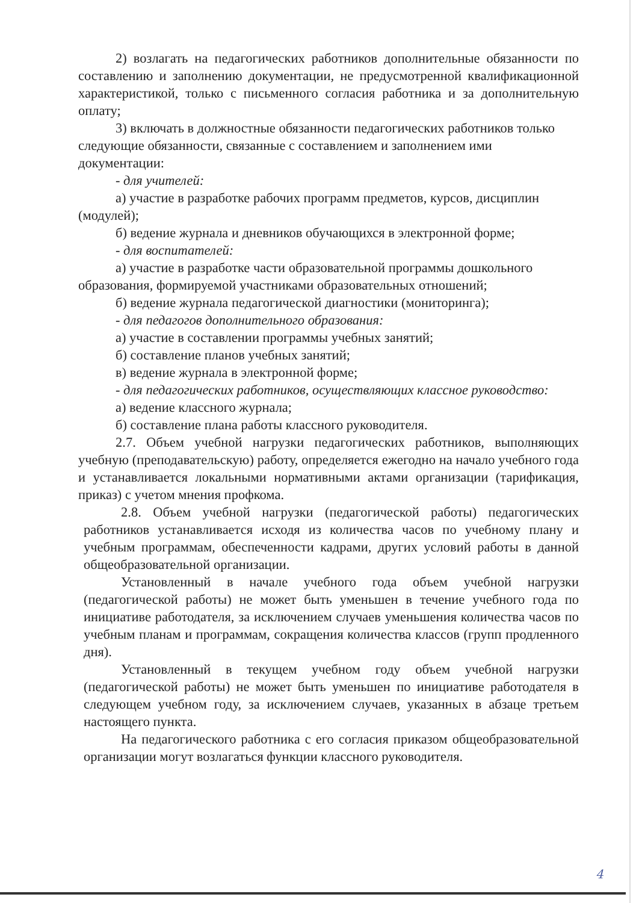2) возлагать на педагогических работников дополнительные обязанности по составлению и заполнению документации, не предусмотренной квалификационной характеристикой, только с письменного согласия работника и за дополнительную оплату;
3) включать в должностные обязанности педагогических работников только следующие обязанности, связанные с составлением и заполнением ими документации:
- для учителей:
а) участие в разработке рабочих программ предметов, курсов, дисциплин (модулей);
б) ведение журнала и дневников обучающихся в электронной форме;
- для воспитателей:
а) участие в разработке части образовательной программы дошкольного образования, формируемой участниками образовательных отношений;
б) ведение журнала педагогической диагностики (мониторинга);
- для педагогов дополнительного образования:
а) участие в составлении программы учебных занятий;
б) составление планов учебных занятий;
в) ведение журнала в электронной форме;
- для педагогических работников, осуществляющих классное руководство:
а) ведение классного журнала;
б) составление плана работы классного руководителя.
2.7. Объем учебной нагрузки педагогических работников, выполняющих учебную (преподавательскую) работу, определяется ежегодно на начало учебного года и устанавливается локальными нормативными актами организации (тарификация, приказ) с учетом мнения профкома.
2.8. Объем учебной нагрузки (педагогической работы) педагогических работников устанавливается исходя из количества часов по учебному плану и учебным программам, обеспеченности кадрами, других условий работы в данной общеобразовательной организации.
Установленный в начале учебного года объем учебной нагрузки (педагогической работы) не может быть уменьшен в течение учебного года по инициативе работодателя, за исключением случаев уменьшения количества часов по учебным планам и программам, сокращения количества классов (групп продленного дня).
Установленный в текущем учебном году объем учебной нагрузки (педагогической работы) не может быть уменьшен по инициативе работодателя в следующем учебном году, за исключением случаев, указанных в абзаце третьем настоящего пункта.
На педагогического работника с его согласия приказом общеобразовательной организации могут возлагаться функции классного руководителя.
4